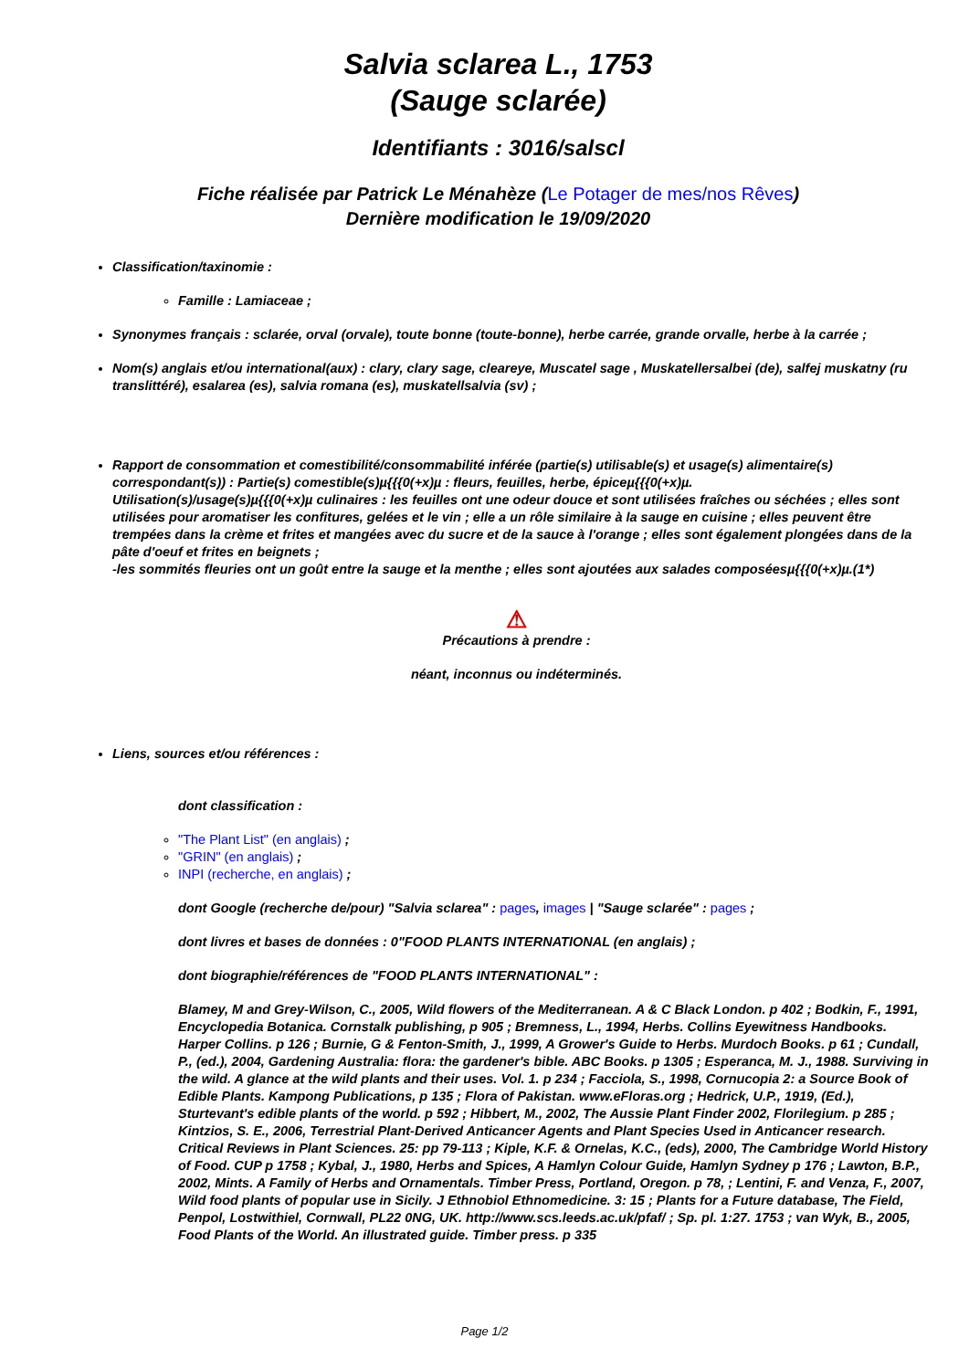Salvia sclarea L., 1753
(Sauge sclarée)
Identifiants : 3016/salscl
Fiche réalisée par Patrick Le Ménahèze (Le Potager de mes/nos Rêves)
Dernière modification le 19/09/2020
Classification/taxinomie :
Famille : Lamiaceae ;
Synonymes français : sclarée, orval (orvale), toute bonne (toute-bonne), herbe carrée, grande orvalle, herbe à la carrée ;
Nom(s) anglais et/ou international(aux) : clary, clary sage, cleareye, Muscatel sage , Muskatellersalbei (de), salfej muskatny (ru translittéré), esalarea (es), salvia romana (es), muskatellsalvia (sv) ;
Rapport de consommation et comestibilité/consommabilité inférée (partie(s) utilisable(s) et usage(s) alimentaire(s) correspondant(s)) : Partie(s) comestible(s)µ{{{0(+x)µ : fleurs, feuilles, herbe, épiceµ{{{0(+x)µ.
Utilisation(s)/usage(s)µ{{{0(+x)µ culinaires : les feuilles ont une odeur douce et sont utilisées fraîches ou séchées ; elles sont utilisées pour aromatiser les confitures, gelées et le vin ; elle a un rôle similaire à la sauge en cuisine ; elles peuvent être trempées dans la crème et frites et mangées avec du sucre et de la sauce à l'orange ; elles sont également plongées dans de la pâte d'oeuf et frites en beignets ;
-les sommités fleuries ont un goût entre la sauge et la menthe ; elles sont ajoutées aux salades composéesµ{{{0(+x)µ.(1*)
⚠
Précautions à prendre :
néant, inconnus ou indéterminés.
Liens, sources et/ou références :
dont classification :
"The Plant List" (en anglais) ;
"GRIN" (en anglais) ;
INPI (recherche, en anglais) ;
dont Google (recherche de/pour) "Salvia sclarea" : pages, images | "Sauge sclarée" : pages ;
dont livres et bases de données : 0"FOOD PLANTS INTERNATIONAL (en anglais) ;
dont biographie/références de "FOOD PLANTS INTERNATIONAL" :
Blamey, M and Grey-Wilson, C., 2005, Wild flowers of the Mediterranean. A & C Black London. p 402 ; Bodkin, F., 1991, Encyclopedia Botanica. Cornstalk publishing, p 905 ; Bremness, L., 1994, Herbs. Collins Eyewitness Handbooks. Harper Collins. p 126 ; Burnie, G & Fenton-Smith, J., 1999, A Grower's Guide to Herbs. Murdoch Books. p 61 ; Cundall, P., (ed.), 2004, Gardening Australia: flora: the gardener's bible. ABC Books. p 1305 ; Esperanca, M. J., 1988. Surviving in the wild. A glance at the wild plants and their uses. Vol. 1. p 234 ; Facciola, S., 1998, Cornucopia 2: a Source Book of Edible Plants. Kampong Publications, p 135 ; Flora of Pakistan. www.eFloras.org ; Hedrick, U.P., 1919, (Ed.), Sturtevant's edible plants of the world. p 592 ; Hibbert, M., 2002, The Aussie Plant Finder 2002, Florilegium. p 285 ; Kintzios, S. E., 2006, Terrestrial Plant-Derived Anticancer Agents and Plant Species Used in Anticancer research. Critical Reviews in Plant Sciences. 25: pp 79-113 ; Kiple, K.F. & Ornelas, K.C., (eds), 2000, The Cambridge World History of Food. CUP p 1758 ; Kybal, J., 1980, Herbs and Spices, A Hamlyn Colour Guide, Hamlyn Sydney p 176 ; Lawton, B.P., 2002, Mints. A Family of Herbs and Ornamentals. Timber Press, Portland, Oregon. p 78, ; Lentini, F. and Venza, F., 2007, Wild food plants of popular use in Sicily. J Ethnobiol Ethnomedicine. 3: 15 ; Plants for a Future database, The Field, Penpol, Lostwithiel, Cornwall, PL22 0NG, UK. http://www.scs.leeds.ac.uk/pfaf/ ; Sp. pl. 1:27. 1753 ; van Wyk, B., 2005, Food Plants of the World. An illustrated guide. Timber press. p 335
Page 1/2